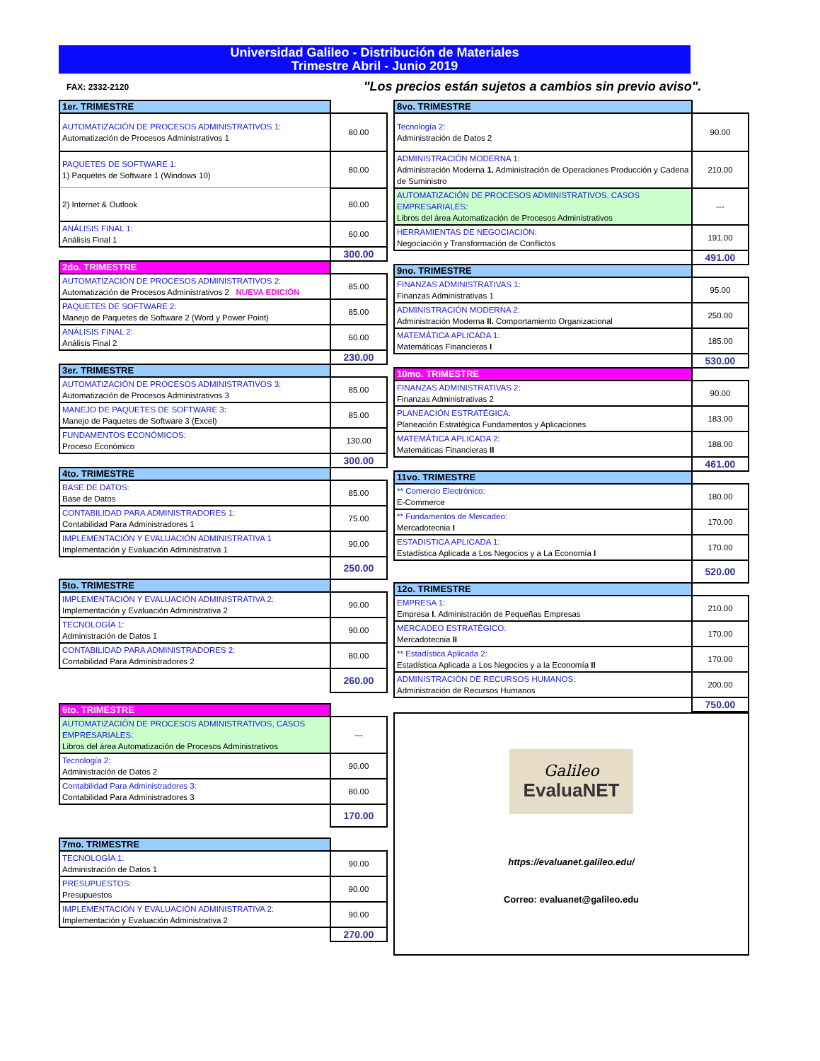Universidad Galileo - Distribución de Materiales
Trimestre Abril - Junio 2019
FAX: 2332-2120
"Los precios están sujetos a cambios sin previo aviso".
| 1er. TRIMESTRE | |
| AUTOMATIZACIÓN DE PROCESOS ADMINISTRATIVOS 1: Automatización de Procesos Administrativos 1 | 80.00 |
| PAQUETES DE SOFTWARE 1: 1) Paquetes de Software 1 (Windows 10) | 80.00 |
| 2) Internet & Outlook | 80.00 |
| ANÁLISIS FINAL 1: Análisis Final 1 | 60.00 |
| | 300.00 |
| 2do. TRIMESTRE | |
| AUTOMATIZACIÓN DE PROCESOS ADMINISTRATIVOS 2: Automatización de Procesos Administrativos 2 NUEVA EDICIÓN | 85.00 |
| PAQUETES DE SOFTWARE 2: Manejo de Paquetes de Software 2 (Word y Power Point) | 85.00 |
| ANÁLISIS FINAL 2: Análisis Final 2 | 60.00 |
| | 230.00 |
| 3er. TRIMESTRE | |
| AUTOMATIZACIÓN DE PROCESOS ADMINISTRATIVOS 3: Automatización de Procesos Administrativos 3 | 85.00 |
| MANEJO DE PAQUETES DE SOFTWARE 3: Manejo de Paquetes de Software 3 (Excel) | 85.00 |
| FUNDAMENTOS ECONÓMICOS: Proceso Económico | 130.00 |
| | 300.00 |
| 4to. TRIMESTRE | |
| BASE DE DATOS: Base de Datos | 85.00 |
| CONTABILIDAD PARA ADMINISTRADORES 1: Contabilidad Para Administradores 1 | 75.00 |
| IMPLEMENTACIÓN Y EVALUACIÓN ADMINISTRATIVA 1 Implementación y Evaluación Administrativa 1 | 90.00 |
| | 250.00 |
| 5to. TRIMESTRE | |
| IMPLEMENTACIÓN Y EVALUACIÓN ADMINISTRATIVA 2: Implementación y Evaluación Administrativa 2 | 90.00 |
| TECNOLOGÍA 1: Administración de Datos 1 | 90.00 |
| CONTABILIDAD PARA ADMINISTRADORES 2: Contabilidad Para Administradores 2 | 80.00 |
| | 260.00 |
| 6to. TRIMESTRE | |
| AUTOMATIZACIÓN DE PROCESOS ADMINISTRATIVOS, CASOS EMPRESARIALES: Libros del área Automatización de Procesos Administrativos | --- |
| Tecnología 2: Administración de Datos 2 | 90.00 |
| Contabilidad Para Administradores 3: Contabilidad Para Administradores 3 | 80.00 |
| | 170.00 |
| 7mo. TRIMESTRE | |
| TECNOLOGÍA 1: Administración de Datos 1 | 90.00 |
| PRESUPUESTOS: Presupuestos | 90.00 |
| IMPLEMENTACIÓN Y EVALUACIÓN ADMINISTRATIVA 2: Implementación y Evaluación Administrativa 2 | 90.00 |
| | 270.00 |
| 8vo. TRIMESTRE | |
| Tecnología 2: Administración de Datos 2 | 90.00 |
| ADMINISTRACIÓN MODERNA 1: Administración Moderna 1. Administración de Operaciones Producción y Cadena de Suministro | 210.00 |
| AUTOMATIZACIÓN DE PROCESOS ADMINISTRATIVOS, CASOS EMPRESARIALES: Libros del área Automatización de Procesos Administrativos | --- |
| HERRAMIENTAS DE NEGOCIACIÓN: Negociación y Transformación de Conflictos | 191.00 |
| | 491.00 |
| 9no. TRIMESTRE | |
| FINANZAS ADMINISTRATIVAS 1: Finanzas Administrativas 1 | 95.00 |
| ADMINISTRACIÓN MODERNA 2: Administración Moderna II. Comportamiento Organizacional | 250.00 |
| MATEMÁTICA APLICADA 1: Matemáticas Financieras I | 185.00 |
| | 530.00 |
| 10mo. TRIMESTRE | |
| FINANZAS ADMINISTRATIVAS 2: Finanzas Administrativas 2 | 90.00 |
| PLANEACIÓN ESTRATÉGICA: Planeación Estratégica Fundamentos y Aplicaciones | 183.00 |
| MATEMÁTICA APLICADA 2: Matemáticas Financieras II | 188.00 |
| | 461.00 |
| 11vo. TRIMESTRE | |
| ** Comercio Electrónico: E-Commerce | 180.00 |
| ** Fundamentos de Mercadeo: Mercadotecnia I | 170.00 |
| ESTADISTICA APLICADA 1: Estadística Aplicada a Los Negocios y a La Economía I | 170.00 |
| | 520.00 |
| 12o. TRIMESTRE | |
| EMPRESA 1: Empresa I . Administración de Pequeñas Empresas | 210.00 |
| MERCADEO ESTRATÉGICO: Mercadotecnia II | 170.00 |
| ** Estadística Aplicada 2: Estadística Aplicada a Los Negocios y a la Economía II | 170.00 |
| ADMINISTRACIÓN DE RECURSOS HUMANOS: Administración de Recursos Humanos | 200.00 |
| | 750.00 |
Galileo
EvaluaNET
https://evaluanet.galileo.edu/
Correo: evaluanet@galileo.edu